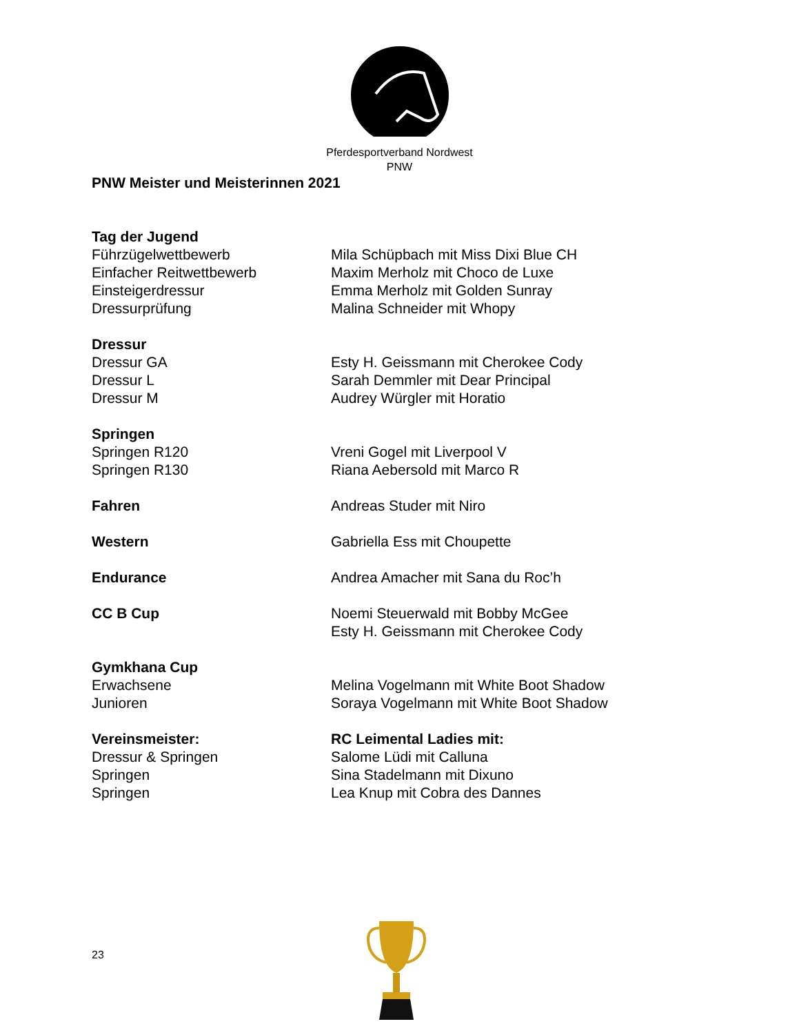Pferdesportverband Nordwest
PNW
PNW Meister und Meisterinnen 2021
Tag der Jugend
Führzügelwettbewerb Mila Schüpbach mit Miss Dixi Blue CH
Einfacher Reitwettbewerb Maxim Merholz mit Choco de Luxe
Einsteigerdressur Emma Merholz mit Golden Sunray
Dressurprüfung Malina Schneider mit Whopy
Dressur
Dressur GA Esty H. Geissmann mit Cherokee Cody
Dressur L Sarah Demmler mit Dear Principal
Dressur M Audrey Würgler mit Horatio
Springen
Springen R120 Vreni Gogel mit Liverpool V
Springen R130 Riana Aebersold mit Marco R
Fahren Andreas Studer mit Niro
Western Gabriella Ess mit Choupette
Endurance Andrea Amacher mit Sana du Roc’h
CC B Cup Noemi Steuerwald mit Bobby McGee
Esty H. Geissmann mit Cherokee Cody
Gymkhana Cup
Erwachsene Melina Vogelmann mit White Boot Shadow
Junioren Soraya Vogelmann mit White Boot Shadow
Vereinsmeister: RC Leimental Ladies mit:
Dressur & Springen Salome Lüdi mit Calluna
Springen Sina Stadelmann mit Dixuno
Springen Lea Knup mit Cobra des Dannes
23